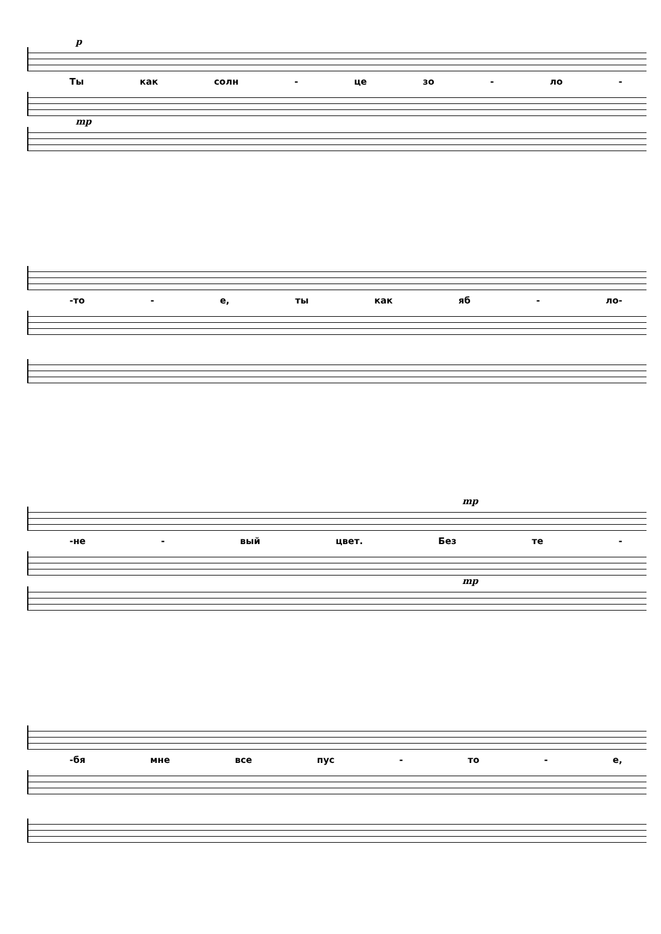p
Ты как солн - це зо - ло -
mp
-то - е, ты как яб - ло-
mp
-не - вый цвет. Без те -
mp
-бя мне все пус - то - е,